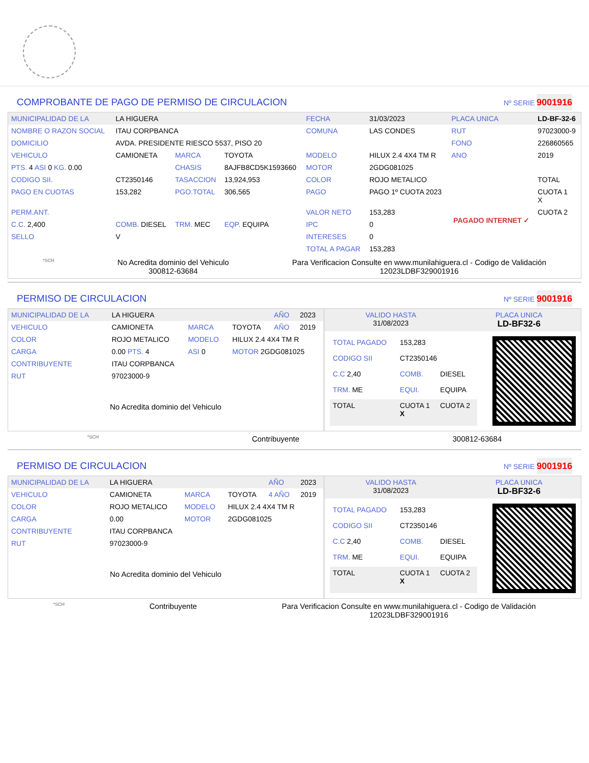COMPROBANTE DE PAGO DE PERMISO DE CIRCULACION Nº SERIE 9001916
| MUNICIPALIDAD DE LA | LA HIGUERA | | | FECHA | 31/03/2023 | PLACA UNICA | LD-BF-32-6 |
| NOMBRE O RAZON SOCIAL | ITAU CORPBANCA | | | COMUNA | LAS CONDES | RUT | 97023000-9 |
| DOMICILIO | AVDA. PRESIDENTE RIESCO 5537, PISO 20 | | | | | FONO | 226860565 |
| VEHICULO | CAMIONETA | MARCA | TOYOTA | MODELO | HILUX 2.4 4X4 TM R | ANO | 2019 |
| PTS. 4 ASI 0 KG. 0.00 | | CHASIS | 8AJFB8CD5K1593660 | MOTOR | 2GDG081025 | | |
| CODIGO SII. | CT2350146 | TASACCION | 13,924,953 | COLOR | ROJO METALICO | | TOTAL |
| PAGO EN CUOTAS | 153,282 | PGO.TOTAL | 306,565 | PAGO | PAGO 1º CUOTA 2023 | PAGADO INTERNET ✓ | CUOTA 1 X |
| PERM.ANT. | | | | VALOR NETO | 153,283 | | CUOTA 2 |
| C.C. 2,400 | COMB. DIESEL | TRM. MEC | EQP. EQUIPA | IPC | 0 | | |
| SELLO | V | | | INTERESES | 0 | | |
| | | | | TOTAL A PAGAR | 153,283 | | |
*SCH No Acredita dominio del Vehiculo
300812-63684 Para Verificacion Consulte en www.munilahiguera.cl - Codigo de Validación
12023LDBF329001916
PERMISO DE CIRCULACION Nº SERIE 9001916
| MUNICIPALIDAD DE LA | LA HIGUERA | | | AÑO | 2023 |
| VEHICULO | CAMIONETA | MARCA | TOYOTA | AÑO | 2019 |
| COLOR | ROJO METALICO | MODELO | HILUX 2.4 4X4 TM R | | |
| CARGA | 0.00 PTS. 4 | ASI 0 | MOTOR 2GDG081025 | | |
| CONTRIBUYENTE | ITAU CORPBANCA | | | | |
| RUT | 97023000-9 | | | | |
No Acredita dominio del Vehiculo
| VALIDO HASTA 31/08/2023 | PLACA UNICA LD-BF32-6 |
| TOTAL PAGADO | 153,283 | |
| CODIGO SII | CT2350146 | |
| C.C 2,40 | COMB. | DIESEL |
| TRM. ME | EQUI. | EQUIPA |
| TOTAL | CUOTA 1 X | CUOTA 2 |
*SCH Contribuyente 300812-63684
PERMISO DE CIRCULACION Nº SERIE 9001916
| MUNICIPALIDAD DE LA | LA HIGUERA | | | AÑO | 2023 |
| VEHICULO | CAMIONETA | MARCA | TOYOTA | 4 AÑO | 2019 |
| COLOR | ROJO METALICO | MODELO | HILUX 2.4 4X4 TM R | | |
| CARGA | 0.00 | MOTOR | 2GDG081025 | | |
| CONTRIBUYENTE | ITAU CORPBANCA | | | | |
| RUT | 97023000-9 | | | | |
No Acredita dominio del Vehiculo
| VALIDO HASTA 31/08/2023 | PLACA UNICA LD-BF32-6 |
| TOTAL PAGADO | 153,283 | |
| CODIGO SII | CT2350146 | |
| C.C 2,40 | COMB. | DIESEL |
| TRM. ME | EQUI. | EQUIPA |
| TOTAL | CUOTA 1 X | CUOTA 2 |
*SCH Contribuyente Para Verificacion Consulte en www.munilahiguera.cl - Codigo de Validación
12023LDBF329001916